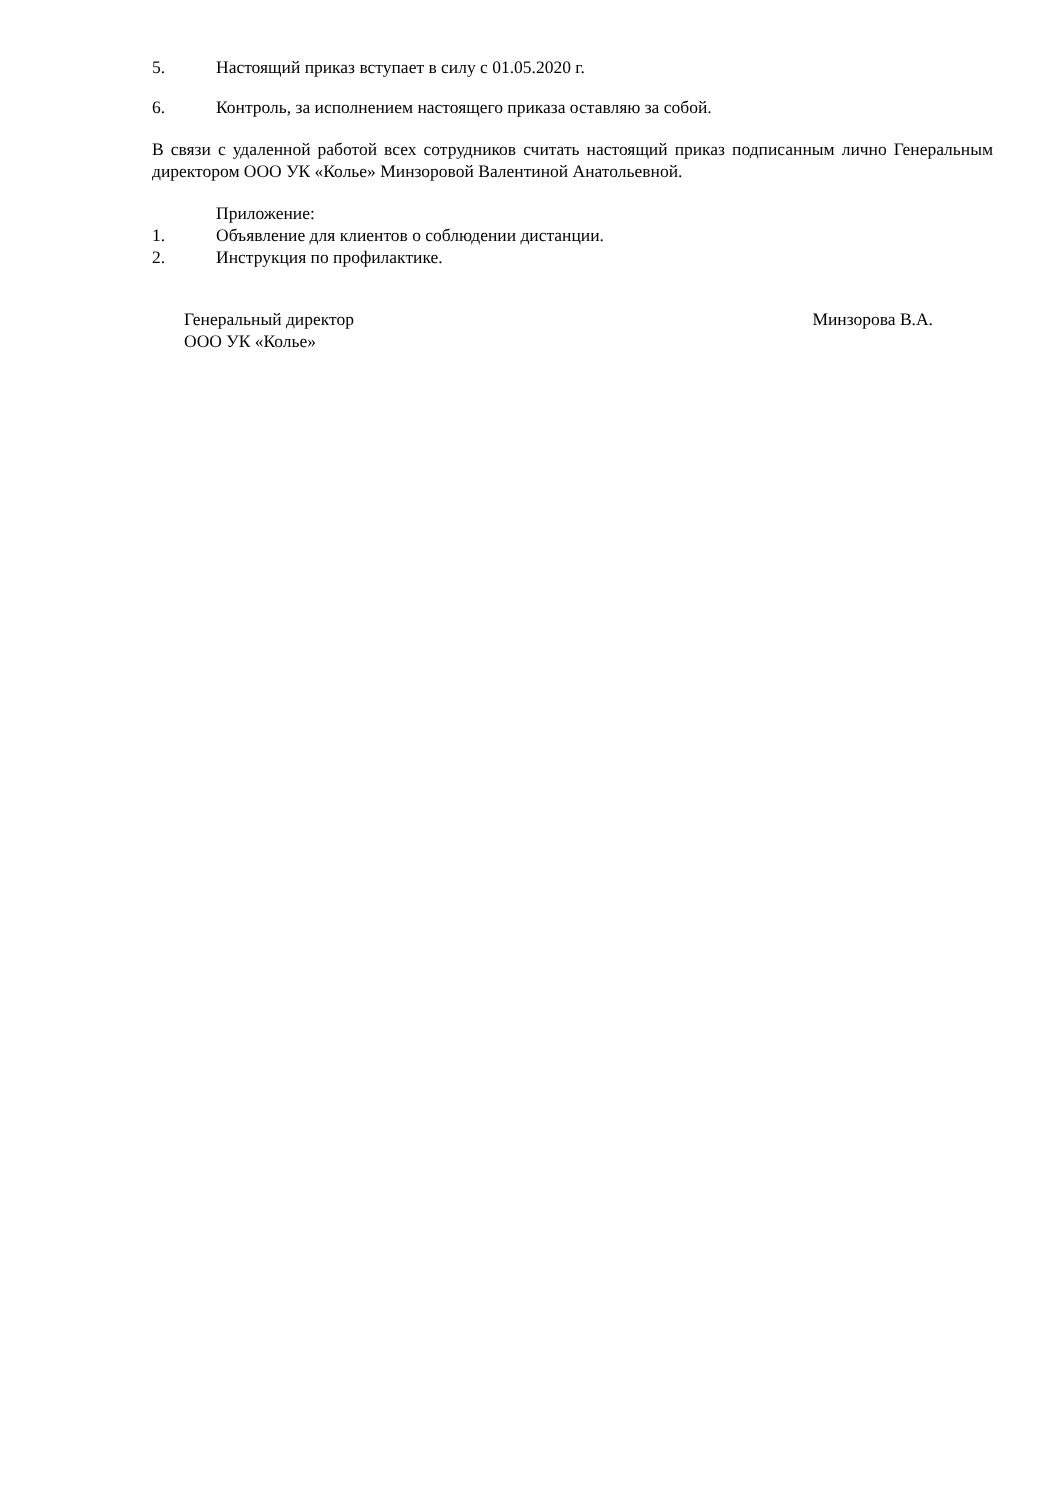5. Настоящий приказ вступает в силу с 01.05.2020 г.
6. Контроль, за исполнением настоящего приказа оставляю за собой.
В связи с удаленной работой всех сотрудников считать настоящий приказ подписанным лично Генеральным директором ООО УК «Колье» Минзоровой Валентиной Анатольевной.
Приложение:
1. Объявление для клиентов о соблюдении дистанции.
2. Инструкция по профилактике.
Генеральный директор
ООО УК «Колье»
Минзорова В.А.